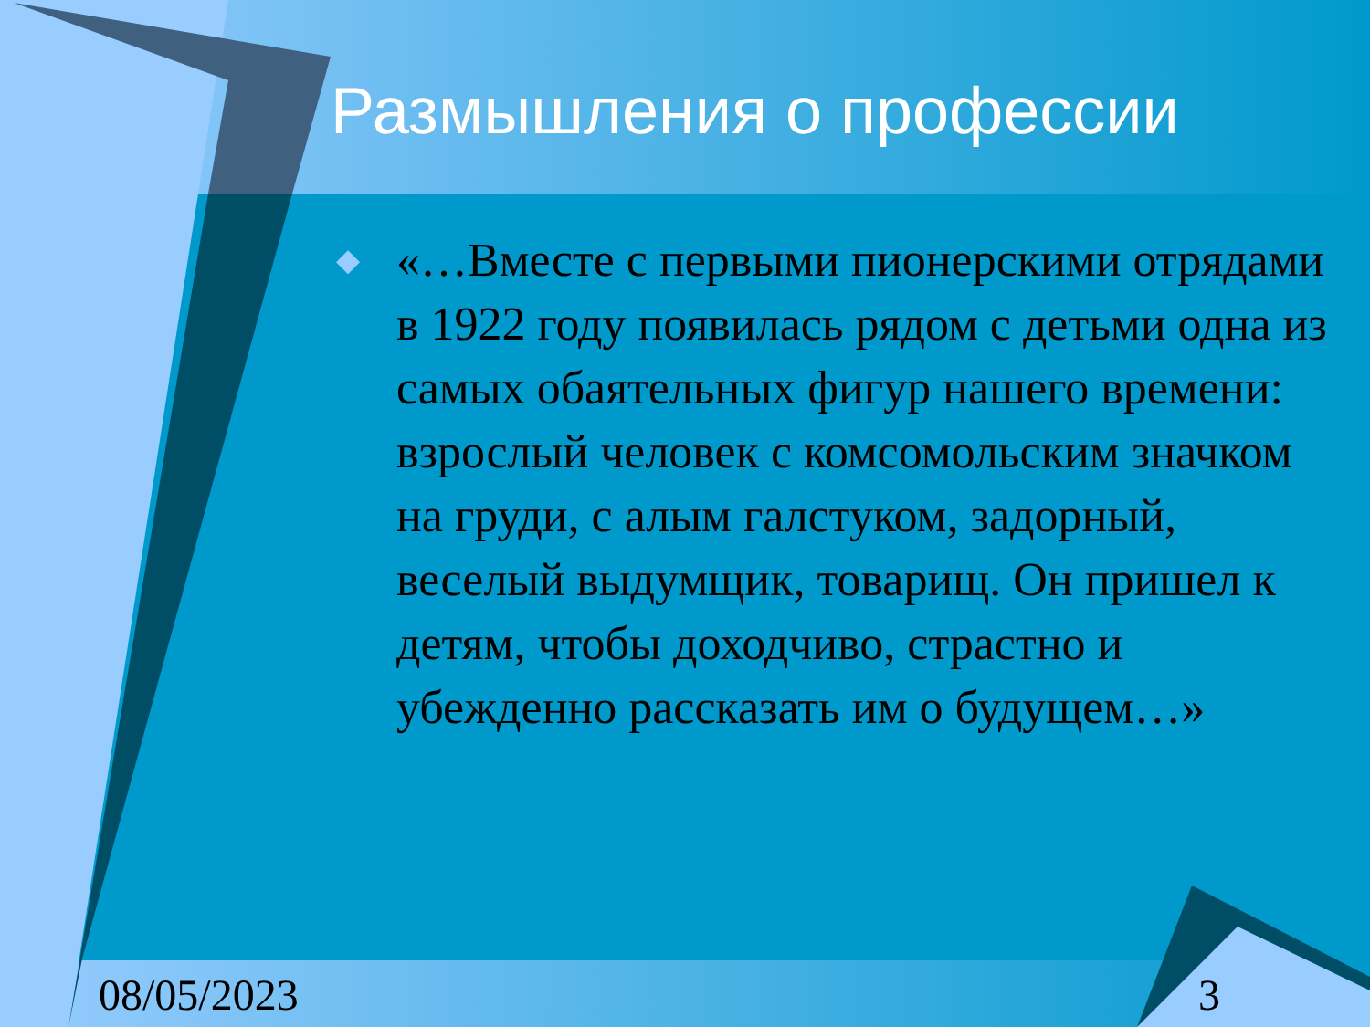Размышления о профессии
◆ «…Вместе с первыми пионерскими отрядами в 1922 году появилась рядом с детьми одна из самых обаятельных фигур нашего времени: взрослый человек с комсомольским значком на груди, с алым галстуком, задорный, веселый выдумщик, товарищ. Он пришел к детям, чтобы доходчиво, страстно и убежденно рассказать им о будущем…»
08/05/2023 3